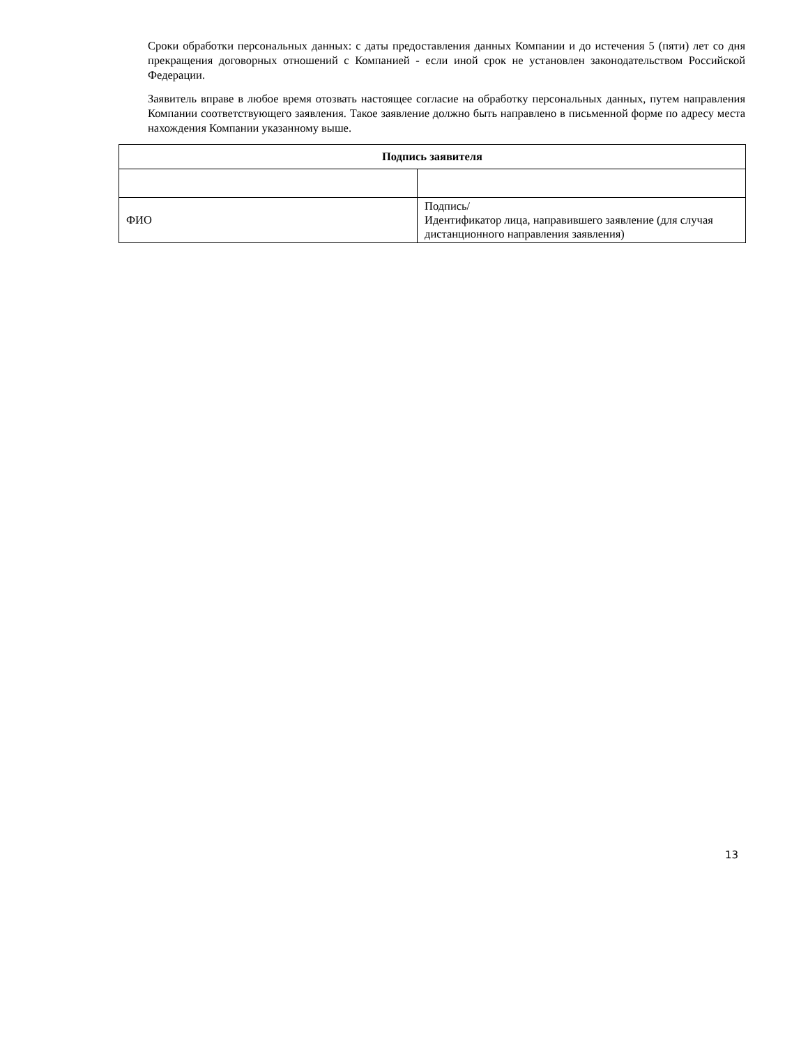Сроки обработки персональных данных: с даты предоставления данных Компании и до истечения 5 (пяти) лет со дня прекращения договорных отношений с Компанией - если иной срок не установлен законодательством Российской Федерации.
Заявитель вправе в любое время отозвать настоящее согласие на обработку персональных данных, путем направления Компании соответствующего заявления. Такое заявление должно быть направлено в письменной форме по адресу места нахождения Компании указанному выше.
| Подпись заявителя | |
| --- | --- |
| ФИО | Подпись/ Идентификатор лица, направившего заявление (для случая дистанционного направления заявления) |
13